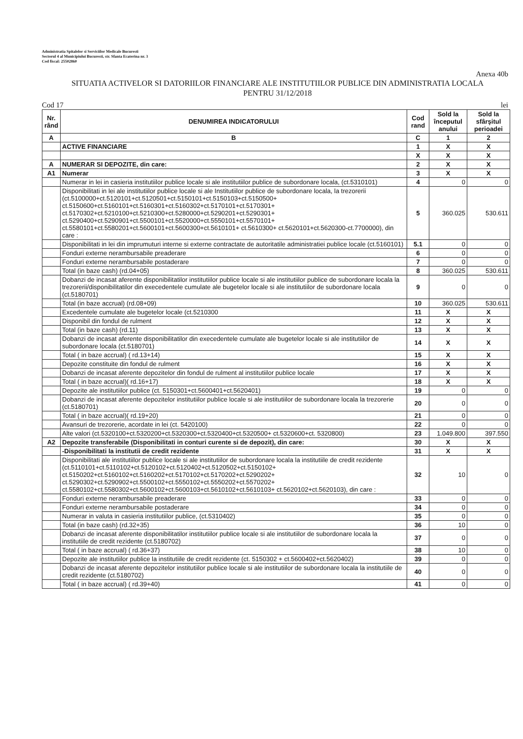Administratia Spitalelor si Serviciilor Medicale Bucuresti
Sectorul 4 al Municipiului Bucuresti, str. Sfanta Ecaterina nr. 3
Cod fiscal: 25502860
Anexa 40b
SITUATIA ACTIVELOR SI DATORIILOR FINANCIARE ALE INSTITUTIILOR PUBLICE DIN ADMINISTRATIA LOCALA
PENTRU 31/12/2018
Cod 17 lei
| Nr. rând | DENUMIREA INDICATORULUI | Cod rand | Sold la începutul anului | Sold la sfârşitul perioadei |
| --- | --- | --- | --- | --- |
| A | B | C | 1 | 2 |
| | ACTIVE FINANCIARE | 1 | X | X |
| | | X | X | X |
| A | NUMERAR SI DEPOZITE, din care: | 2 | X | X |
| A1 | Numerar | 3 | X | X |
| | Numerar in lei in casieria institutiilor publice locale si ale institutiilor publice de subordonare locala, (ct.5310101) | 4 | 0 | 0 |
| | Disponibilitati in lei ale institutiilor publice locale si ale Institutiilor publice de subordonare locala, la trezorerii (ct.5100000+ct.5120101+ct.5120501+ct.5150101+ct.5150103+ct.5150500+ ct.5150600+ct.5160101+ct.5160301+ct.5160302+ct.5170101+ct.5170301+ ct.5170302+ct.5210100+ct.5210300+ct.5280000+ct.5290201+ct.5290301+ ct.5290400+ct.5290901+ct.5500101+ct.5520000+ct.5550101+ct.5570101+ ct.5580101+ct.5580201+ct.5600101+ct.5600300+ct.5610101+ ct.5610300+ ct.5620101+ct.5620300-ct.7700000), din care : | 5 | 360.025 | 530.611 |
| | Disponibilitati in lei din imprumuturi interne si externe contractate de autoritatile administratiei publice locale (ct.5160101) | 5.1 | 0 | 0 |
| | Fonduri externe nerambursabile preaderare | 6 | 0 | 0 |
| | Fonduri externe nerambursabile postaderare | 7 | 0 | 0 |
| | Total (in baze cash) (rd.04+05) | 8 | 360.025 | 530.611 |
| | Dobanzi de incasat aferente disponibilitatilor institutiilor publice locale si ale institutiilor publice de subordonare locala la trezorerii/disponibilitatilor din execedentele cumulate ale bugetelor locale si ale institutiilor de subordonare locala (ct.5180701) | 9 | 0 | 0 |
| | Total (in baze accrual) (rd.08+09) | 10 | 360.025 | 530.611 |
| | Excedentele cumulate ale bugetelor locale (ct.5210300 | 11 | X | X |
| | Disponibil din fondul de rulment | 12 | X | X |
| | Total (in baze cash) (rd.11) | 13 | X | X |
| | Dobanzi de incasat aferente disponibilitatilor din execedentele cumulate ale bugetelor locale si ale institutiilor de subordonare locala (ct.5180701) | 14 | X | X |
| | Total ( in baze accrual) ( rd.13+14) | 15 | X | X |
| | Depozite constituite din fondul de rulment | 16 | X | X |
| | Dobanzi de incasat aferente depozitelor din fondul de rulment al institutiilor publice locale | 17 | X | X |
| | Total ( in baze accrual)( rd.16+17) | 18 | X | X |
| | Depozite ale institutiilor publice (ct. 5150301+ct.5600401+ct.5620401) | 19 | 0 | 0 |
| | Dobanzi de incasat aferente depozitelor institutiilor publice locale si ale institutiilor de subordonare locala la trezorerie (ct.5180701) | 20 | 0 | 0 |
| | Total ( in baze accrual)( rd.19+20) | 21 | 0 | 0 |
| | Avansuri de trezorerie, acordate in lei (ct. 5420100) | 22 | 0 | 0 |
| | Alte valori (ct.5320100+ct.5320200+ct.5320300+ct.5320400+ct.5320500+ ct.5320600+ct. 5320800) | 23 | 1.049.800 | 397.550 |
| A2 | Depozite transferabile (Disponibilitati in conturi curente si de depozit), din care: | 30 | X | X |
| | -Disponibilitati la institutii de credit rezidente | 31 | X | X |
| | Disponibilitati ale institutiilor publice locale si ale institutiilor de subordonare locala la institutiile de credit rezidente (ct.5110101+ct.5110102+ct.5120102+ct.5120402+ct.5120502+ct.5150102+ ct.5150202+ct.5160102+ct.5160202+ct.5170102+ct.5170202+ct.5290202+ ct.5290302+ct.5290902+ct.5500102+ct.5550102+ct.5550202+ct.5570202+ ct.5580102+ct.5580302+ct.5600102+ct.5600103+ct.5610102+ct.5610103+ ct.5620102+ct.5620103), din care : | 32 | 10 | 0 |
| | Fonduri externe nerambursabile preaderare | 33 | 0 | 0 |
| | Fonduri externe nerambursabile postaderare | 34 | 0 | 0 |
| | Numerar in valuta in casieria institutiilor publice, (ct.5310402) | 35 | 0 | 0 |
| | Total (in baze cash) (rd.32+35) | 36 | 10 | 0 |
| | Dobanzi de incasat aferente disponibilitatilor institutiilor publice locale si ale institutiilor de subordonare locala la institutiile de credit rezidente (ct.5180702) | 37 | 0 | 0 |
| | Total ( in baze accrual) ( rd.36+37) | 38 | 10 | 0 |
| | Depozite ale institutiilor publice la institutiile de credit rezidente (ct. 5150302 + ct.5600402+ct.5620402) | 39 | 0 | 0 |
| | Dobanzi de incasat aferente depozitelor institutiilor publice locale si ale institutiilor de subordonare locala la institutiile de credit rezidente (ct.5180702) | 40 | 0 | 0 |
| | Total ( in baze accrual) ( rd.39+40) | 41 | 0 | 0 |